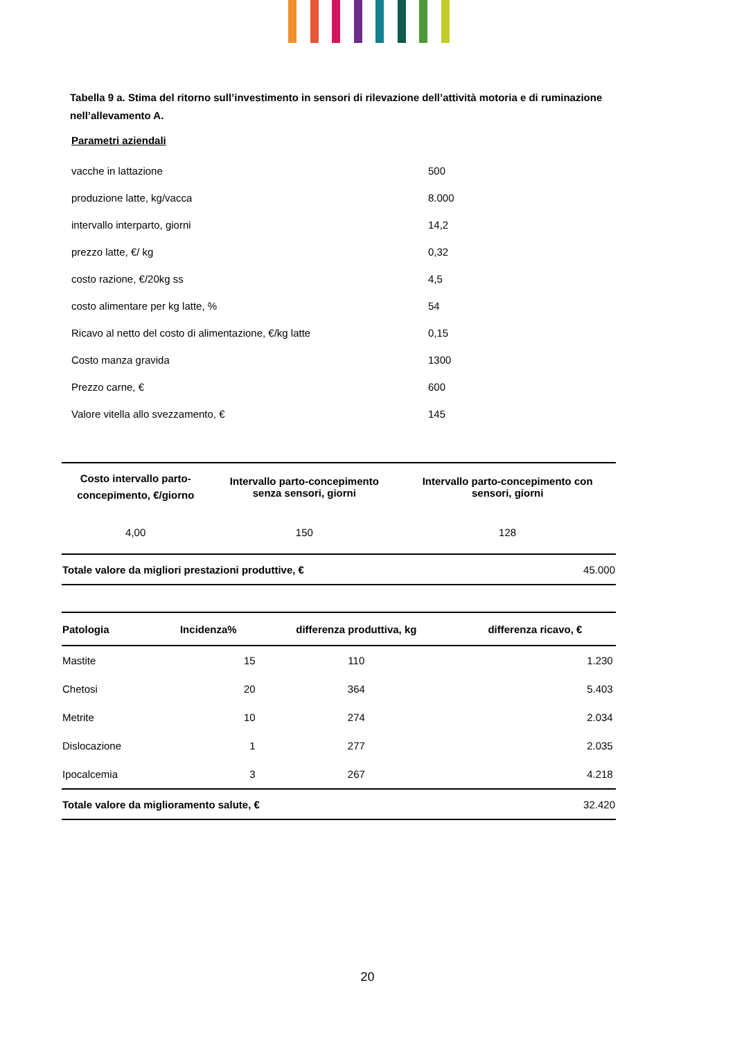Tabella 9 a. Stima del ritorno sull’investimento in sensori di rilevazione dell’attività motoria e di ruminazione nell’allevamento A.
Parametri aziendali
| vacche in lattazione | 500 |
| produzione latte, kg/vacca | 8.000 |
| intervallo interparto, giorni | 14,2 |
| prezzo latte, €/ kg | 0,32 |
| costo razione, €/20kg ss | 4,5 |
| costo alimentare per kg latte, % | 54 |
| Ricavo al netto del costo di alimentazione, €/kg latte | 0,15 |
| Costo manza gravida | 1300 |
| Prezzo carne, € | 600 |
| Valore vitella allo svezzamento, € | 145 |
| Costo intervallo parto- concepimento, €/giorno | Intervallo parto-concepimento senza sensori, giorni | Intervallo parto-concepimento con sensori, giorni |
| --- | --- | --- |
| 4,00 | 150 | 128 |
| Totale valore da migliori prestazioni produttive, € | | 45.000 |
| Patologia | Incidenza% | differenza produttiva, kg | differenza ricavo, € | |
| --- | --- | --- | --- | --- |
| Mastite | 15 | 110 | 1.230 | |
| Chetosi | 20 | 364 | 5.403 | |
| Metrite | 10 | 274 | 2.034 | |
| Dislocazione | 1 | 277 | 2.035 | |
| Ipocalcemia | 3 | 267 | 4.218 | |
| Totale valore da miglioramento salute, € | | | 32.420 | |
20